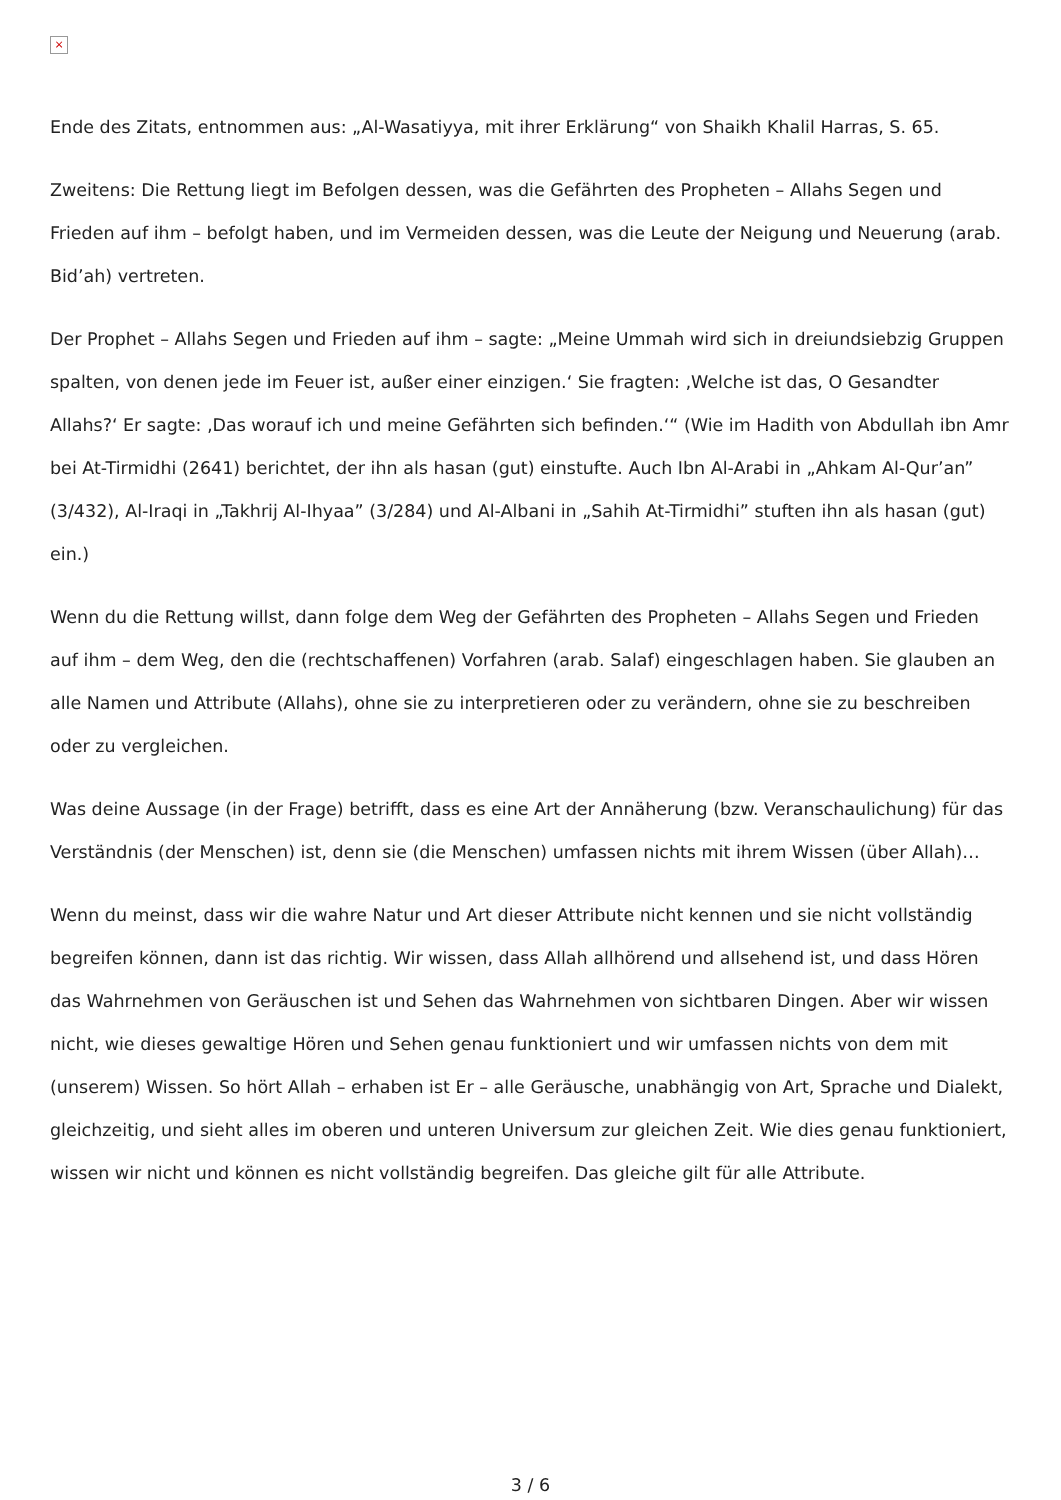×
Ende des Zitats, entnommen aus: „Al-Wasatiyya, mit ihrer Erklärung“ von Shaikh Khalil Harras, S. 65.
Zweitens: Die Rettung liegt im Befolgen dessen, was die Gefährten des Propheten – Allahs Segen und Frieden auf ihm – befolgt haben, und im Vermeiden dessen, was die Leute der Neigung und Neuerung (arab. Bid’ah) vertreten.
Der Prophet – Allahs Segen und Frieden auf ihm – sagte: „Meine Ummah wird sich in dreiundsiebzig Gruppen spalten, von denen jede im Feuer ist, außer einer einzigen.‘ Sie fragten: ‚Welche ist das, O Gesandter Allahs?‘ Er sagte: ‚Das worauf ich und meine Gefährten sich befinden.‘“ (Wie im Hadith von Abdullah ibn Amr bei At-Tirmidhi (2641) berichtet, der ihn als hasan (gut) einstufte. Auch Ibn Al-Arabi in „Ahkam Al-Qur’an” (3/432), Al-Iraqi in „Takhrij Al-Ihyaa” (3/284) und Al-Albani in „Sahih At-Tirmidhi” stuften ihn als hasan (gut) ein.)
Wenn du die Rettung willst, dann folge dem Weg der Gefährten des Propheten – Allahs Segen und Frieden auf ihm – dem Weg, den die (rechtschaffenen) Vorfahren (arab. Salaf) eingeschlagen haben. Sie glauben an alle Namen und Attribute (Allahs), ohne sie zu interpretieren oder zu verändern, ohne sie zu beschreiben oder zu vergleichen.
Was deine Aussage (in der Frage) betrifft, dass es eine Art der Annäherung (bzw. Veranschaulichung) für das Verständnis (der Menschen) ist, denn sie (die Menschen) umfassen nichts mit ihrem Wissen (über Allah)…
Wenn du meinst, dass wir die wahre Natur und Art dieser Attribute nicht kennen und sie nicht vollständig begreifen können, dann ist das richtig. Wir wissen, dass Allah allhörend und allsehend ist, und dass Hören das Wahrnehmen von Geräuschen ist und Sehen das Wahrnehmen von sichtbaren Dingen. Aber wir wissen nicht, wie dieses gewaltige Hören und Sehen genau funktioniert und wir umfassen nichts von dem mit (unserem) Wissen. So hört Allah – erhaben ist Er – alle Geräusche, unabhängig von Art, Sprache und Dialekt, gleichzeitig, und sieht alles im oberen und unteren Universum zur gleichen Zeit. Wie dies genau funktioniert, wissen wir nicht und können es nicht vollständig begreifen. Das gleiche gilt für alle Attribute.
3 / 6